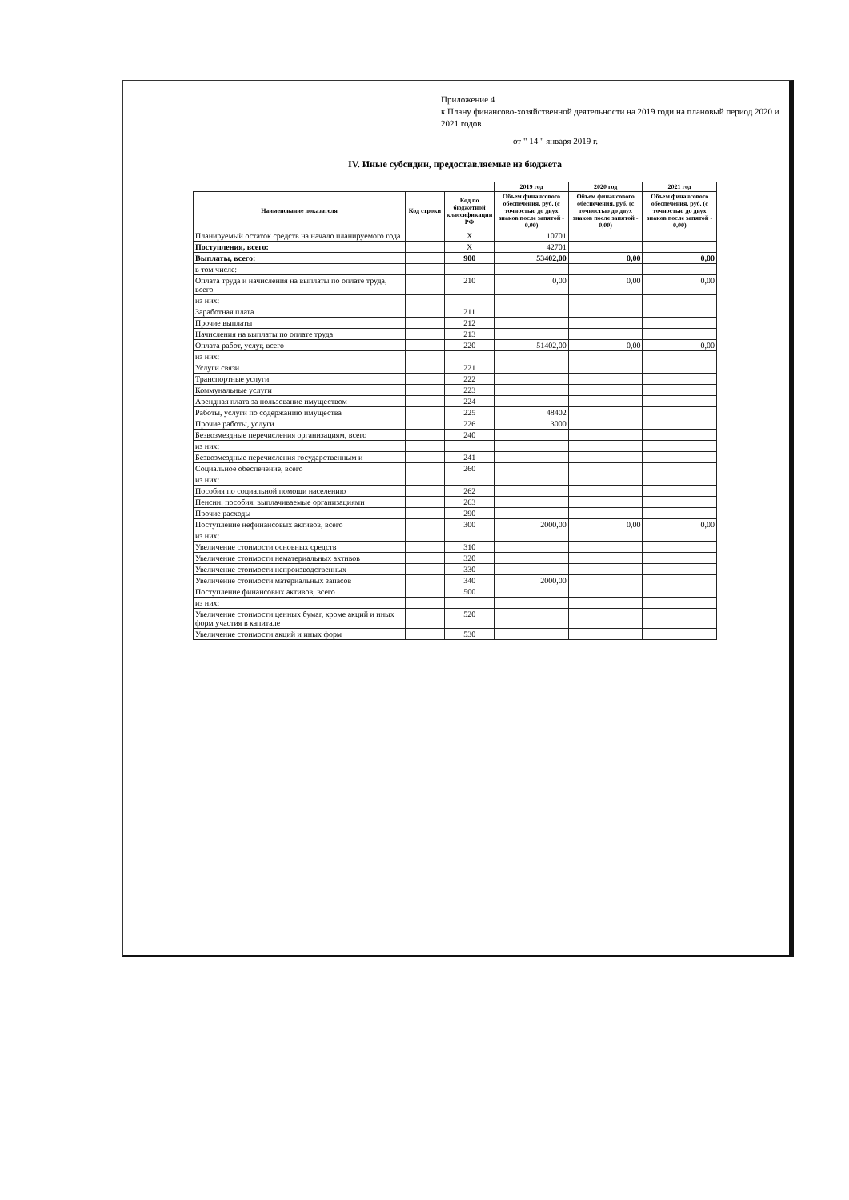Приложение 4
к Плану финансово-хозяйственной деятельности на 2019 годи на плановый период 2020 и 2021 годов
от " 14 " января 2019 г.
IV. Иные субсидии, предоставляемые из бюджета
| | | | 2019 год | 2020 год | 2021 год |
| Наименование показателя | Код строки | Код по бюджетной классификации РФ | Объем финансового обеспечения, руб. (с точностью до двух знаков после запятой - 0,00) | Объем финансового обеспечения, руб. (с точностью до двух знаков после запятой - 0,00) | Объем финансового обеспечения, руб. (с точностью до двух знаков после запятой - 0,00) |
| Планируемый остаток средств на начало планируемого года | | X | 10701 | | |
| Поступления, всего: | | X | 42701 | | |
| Выплаты, всего: | | 900 | 53402,00 | 0,00 | 0,00 |
| в том числе: | | | | | |
| Оплата труда и начисления на выплаты по оплате труда, всего | | 210 | 0,00 | 0,00 | 0,00 |
| из них: | | | | | |
| Заработная плата | | 211 | | | |
| Прочие выплаты | | 212 | | | |
| Начисления на выплаты по оплате труда | | 213 | | | |
| Оплата работ, услуг, всего | | 220 | 51402,00 | 0,00 | 0,00 |
| из них: | | | | | |
| Услуги связи | | 221 | | | |
| Транспортные услуги | | 222 | | | |
| Коммунальные услуги | | 223 | | | |
| Арендная плата за пользование имуществом | | 224 | | | |
| Работы, услуги по содержанию имущества | | 225 | 48402 | | |
| Прочие работы, услуги | | 226 | 3000 | | |
| Безвозмездные перечисления организациям, всего | | 240 | | | |
| из них: | | | | | |
| Безвозмездные перечисления государственным и | | 241 | | | |
| Социальное обеспечение, всего | | 260 | | | |
| из них: | | | | | |
| Пособия по социальной помощи населению | | 262 | | | |
| Пенсии, пособия, выплачиваемые организациями | | 263 | | | |
| Прочие расходы | | 290 | | | |
| Поступление нефинансовых активов, всего | | 300 | 2000,00 | 0,00 | 0,00 |
| из них: | | | | | |
| Увеличение стоимости основных средств | | 310 | | | |
| Увеличение стоимости нематериальных активов | | 320 | | | |
| Увеличение стоимости непроизводственных | | 330 | | | |
| Увеличение стоимости материальных запасов | | 340 | 2000,00 | | |
| Поступление финансовых активов, всего | | 500 | | | |
| из них: | | | | | |
| Увеличение стоимости ценных бумаг, кроме акций и иных форм участия в капитале | | 520 | | | |
| Увеличение стоимости акций и иных форм | | 530 | | | |